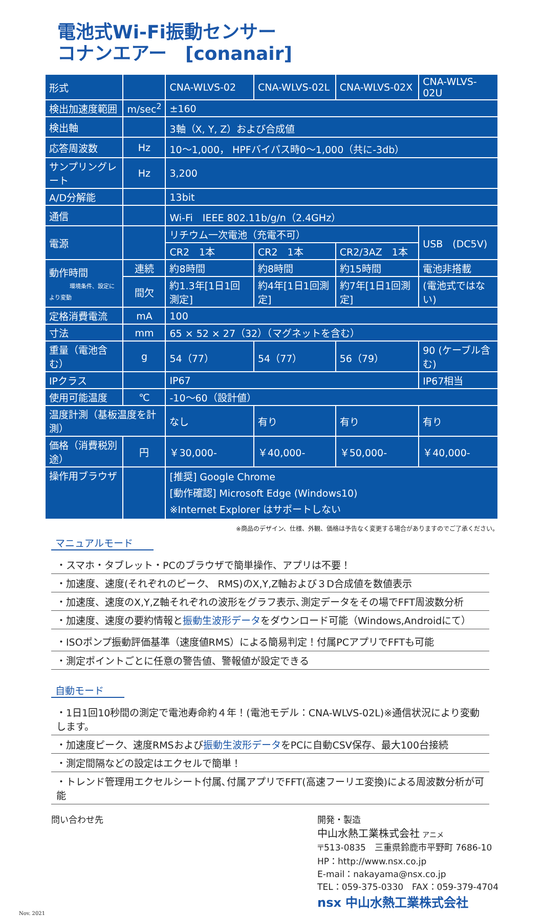電池式Wi-Fi振動センサー
コナンエアー　[conanair]
| 形式 | | CNA-WLVS-02 | CNA-WLVS-02L | CNA-WLVS-02X | CNA-WLVS-02U |
| 検出加速度範囲 | m/sec<sup>2</sup> | ±160 | | | |
| 検出軸 | | 3軸（X, Y, Z）および合成値 | | | |
| 応答周波数 | Hz | 10～1,000， HPFバイパス時0～1,000（共に-3db） | | | |
| サンプリングレート | Hz | 3,200 | | | |
| A/D分解能 | | 13bit | | | |
| 通信 | | Wi-Fi IEEE 802.11b/g/n（2.4GHz） | | | |
| 電源 | | リチウム一次電池（充電不可） | | | USB (DC5V) |
| | | CR2 1本 | CR2 1本 | CR2/3AZ 1本 | |
| 動作時間 環境条件、設定により変動 | 連続 | 約8時間 | 約8時間 | 約15時間 | 電池非搭載 |
| | 間欠 | 約1.3年[1日1回測定] | 約4年[1日1回測定] | 約7年[1日1回測定] | (電池式ではない) |
| 定格消費電流 | mA | 100 | | | |
| 寸法 | mm | 65 × 52 × 27（32）（マグネットを含む） | | | |
| 重量（電池含む） | g | 54（77） | 54（77） | 56（79） | 90 (ケーブル含む) |
| IPクラス | | IP67 | | | IP67相当 |
| 使用可能温度 | ℃ | -10～60（設計値） | | | |
| 温度計測（基板温度を計測） | | なし | 有り | 有り | 有り |
| 価格（消費税別途） | 円 | ￥30,000- | ￥40,000- | ￥50,000- | ￥40,000- |
| 操作用ブラウザ | | [推奨] Google Chrome [動作確認] Microsoft Edge (Windows10) ※Internet Explorer はサポートしない | | | |
※商品のデザイン、仕様、外観、価格は予告なく変更する場合がありますのでご了承ください。
マニュアルモード
・スマホ・タブレット・PCのブラウザで簡単操作、アプリは不要！
・加速度、速度(それぞれのピーク、 RMS)のX,Y,Z軸および３D合成値を数値表示
・加速度、速度のX,Y,Z軸それぞれの波形をグラフ表示､測定データをその場でFFT周波数分析
・加速度、速度の要約情報と振動生波形データをダウンロード可能（Windows,Androidにて）
・ISOポンプ振動評価基準（速度値RMS）による簡易判定！付属PCアプリでFFTも可能
・測定ポイントごとに任意の警告値、警報値が設定できる
自動モード
・1日1回10秒間の測定で電池寿命約４年！(電池モデル：CNA-WLVS-02L)※通信状況により変動します。
・加速度ピーク、速度RMSおよび振動生波形データをPCに自動CSV保存、最大100台接続
・測定間隔などの設定はエクセルで簡単！
・トレンド管理用エクセルシート付属､付属アプリでFFT(高速フーリエ変換)による周波数分析が可能
問い合わせ先 開発・製造
中山水熱工業株式会社 アニメ
〒513-0835　三重県鈴鹿市平野町 7686-10
HP：http://www.nsx.co.jp
E-mail：nakayama@nsx.co.jp
TEL：059-375-0330　FAX：059-379-4704
nsx 中山水熱工業株式会社
Nov. 2021